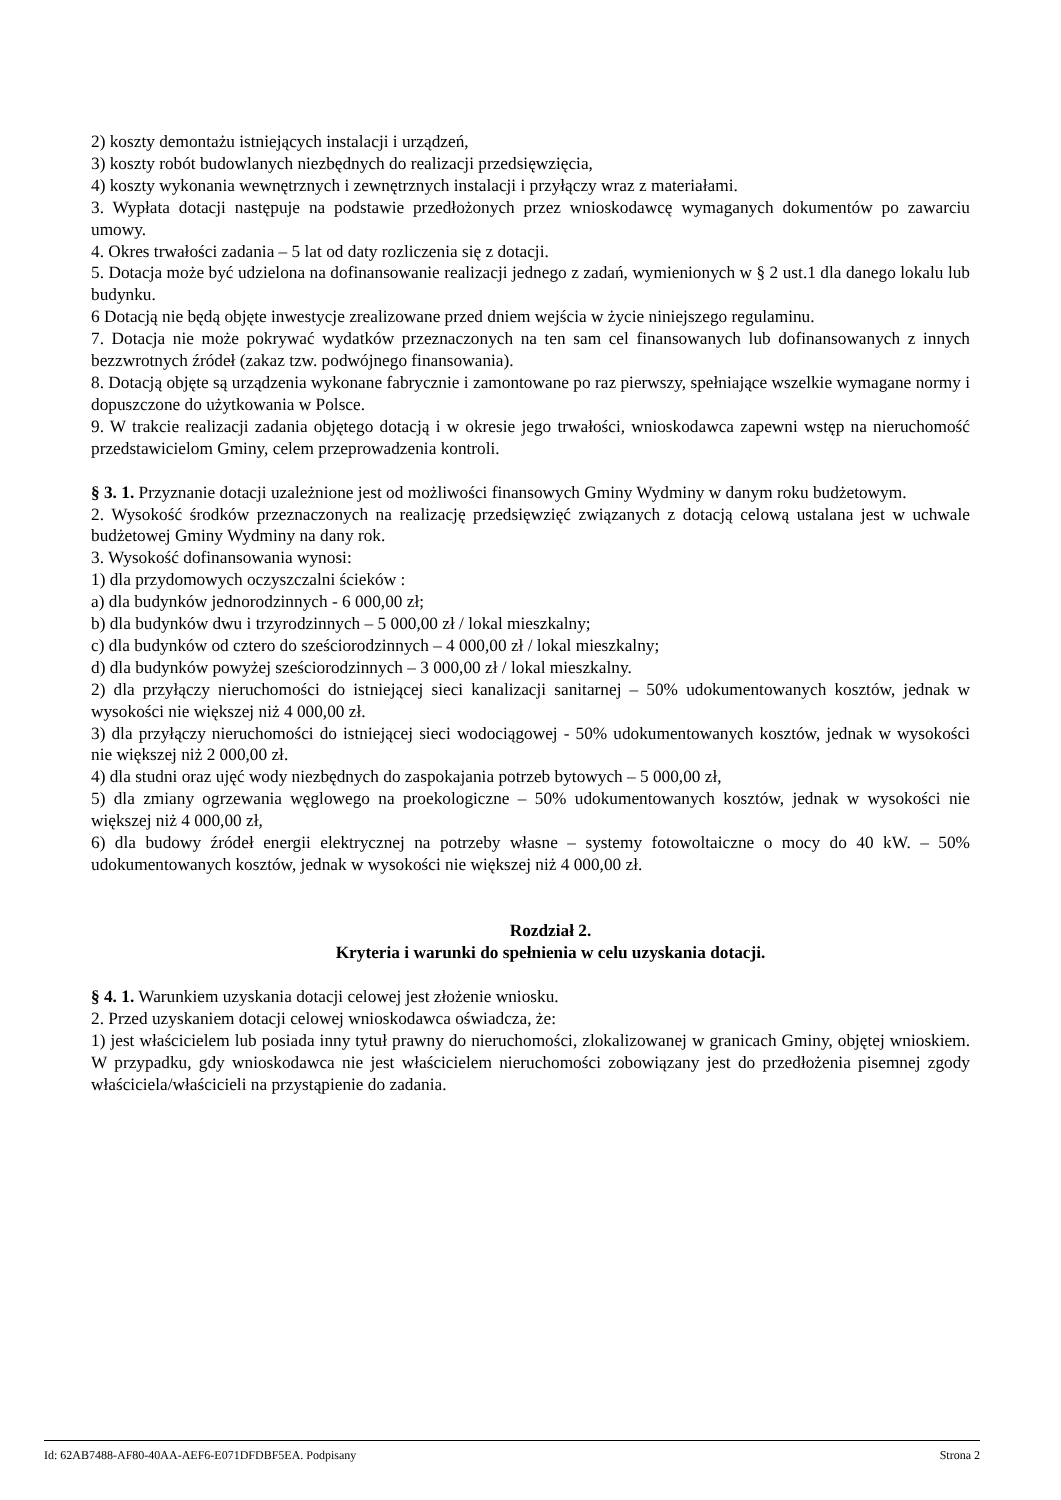2) koszty demontażu istniejących instalacji i urządzeń,
3) koszty robót budowlanych niezbędnych do realizacji przedsięwzięcia,
4) koszty wykonania wewnętrznych i zewnętrznych instalacji i przyłączy wraz z materiałami.
3. Wypłata dotacji następuje na podstawie przedłożonych przez wnioskodawcę wymaganych dokumentów po zawarciu umowy.
4. Okres trwałości zadania – 5 lat od daty rozliczenia się z dotacji.
5. Dotacja może być udzielona na dofinansowanie realizacji jednego z zadań, wymienionych w § 2 ust.1 dla danego lokalu lub budynku.
6 Dotacją nie będą objęte inwestycje zrealizowane przed dniem wejścia w życie niniejszego regulaminu.
7. Dotacja nie może pokrywać wydatków przeznaczonych na ten sam cel finansowanych lub dofinansowanych z innych bezzwrotnych źródeł (zakaz tzw. podwójnego finansowania).
8. Dotacją objęte są urządzenia wykonane fabrycznie i zamontowane po raz pierwszy, spełniające wszelkie wymagane normy i dopuszczone do użytkowania w Polsce.
9. W trakcie realizacji zadania objętego dotacją i w okresie jego trwałości, wnioskodawca zapewni wstęp na nieruchomość przedstawicielom Gminy, celem przeprowadzenia kontroli.
§ 3. 1. Przyznanie dotacji uzależnione jest od możliwości finansowych Gminy Wydminy w danym roku budżetowym.
2. Wysokość środków przeznaczonych na realizację przedsięwzięć związanych z dotacją celową ustalana jest w uchwale budżetowej Gminy Wydminy na dany rok.
3. Wysokość dofinansowania wynosi:
1) dla przydomowych oczyszczalni ścieków :
a) dla budynków jednorodzinnych - 6 000,00 zł;
b) dla budynków dwu i trzyrodzinnych – 5 000,00 zł / lokal mieszkalny;
c) dla budynków od cztero do sześciorodzinnych – 4 000,00 zł / lokal mieszkalny;
d) dla budynków powyżej sześciorodzinnych – 3 000,00 zł / lokal mieszkalny.
2) dla przyłączy nieruchomości do istniejącej sieci kanalizacji sanitarnej – 50% udokumentowanych kosztów, jednak w wysokości nie większej niż 4 000,00 zł.
3) dla przyłączy nieruchomości do istniejącej sieci wodociągowej - 50% udokumentowanych kosztów, jednak w wysokości nie większej niż 2 000,00 zł.
4) dla studni oraz ujęć wody niezbędnych do zaspokajania potrzeb bytowych – 5 000,00 zł,
5) dla zmiany ogrzewania węglowego na proekologiczne – 50% udokumentowanych kosztów, jednak w wysokości nie większej niż 4 000,00 zł,
6) dla budowy źródeł energii elektrycznej na potrzeby własne – systemy fotowoltaiczne o mocy do 40 kW. – 50% udokumentowanych kosztów, jednak w wysokości nie większej niż 4 000,00 zł.
Rozdział 2.
Kryteria i warunki do spełnienia w celu uzyskania dotacji.
§ 4. 1. Warunkiem uzyskania dotacji celowej jest złożenie wniosku.
2. Przed uzyskaniem dotacji celowej wnioskodawca oświadcza, że:
1) jest właścicielem lub posiada inny tytuł prawny do nieruchomości, zlokalizowanej w granicach Gminy, objętej wnioskiem. W przypadku, gdy wnioskodawca nie jest właścicielem nieruchomości zobowiązany jest do przedłożenia pisemnej zgody właściciela/właścicieli na przystąpienie do zadania.
Id: 62AB7488-AF80-40AA-AEF6-E071DFDBF5EA. Podpisany Strona 2